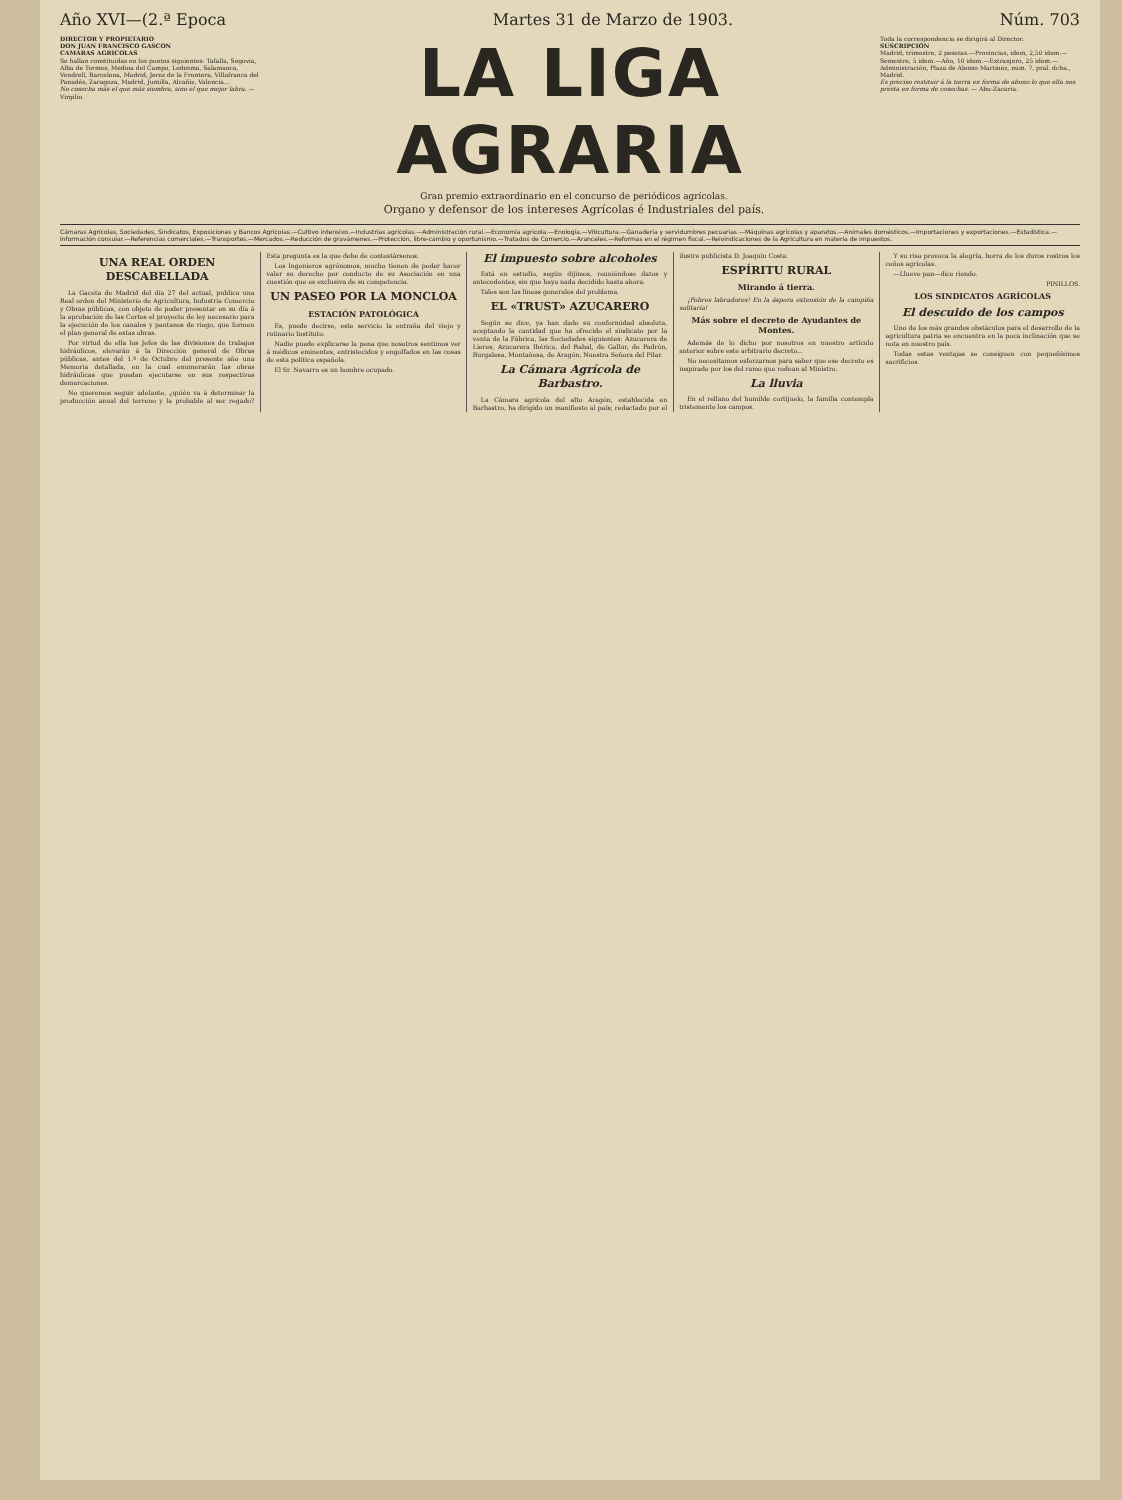Año XVI—(2.ª Epoca Martes 31 de Marzo de 1903. Núm. 703
DIRECTOR Y PROPIETARIO
DON JUAN FRANCISCO GASCON
CAMARAS AGRICOLAS
Se hallan constituidas en los puntos siguientes: Tafalla, Segovia, Alba de Tormes, Medina del Campo, Ledesma, Salamanca, Vendrell, Barcelona, Madrid, Jerez de la Frontera, Villafranca del Panadés, Zaragoza, Madrid, Jumilla, Alcañiz, Valencia...
No cosecha más el que más siembra, sino el que mejor labra. — Virgilio.
LA LIGA AGRARIA
Gran premio extraordinario en el concurso de periódicos agrícolas.
Organo y defensor de los intereses Agrícolas é Industriales del país.
Toda la correspondencia se dirigirá al Director.
SUSCRIPCIÓN
Madrid, trimestre, 2 pesetas.—Provincias, idem, 2,50 idem.—Semestre, 5 idem.—Año, 10 idem.—Extranjero, 25 idem.—Administración, Plaza de Alonso Martínez, núm. 7, pral. dcha., Madrid.
Es preciso restituir á la tierra en forma de abono lo que ella nos presta en forma de cosechas. — Abu-Zacaria.
Cámaras Agrícolas, Sociedades, Sindicatos, Exposiciones y Bancos Agrícolas.—Cultivo intensivo.—Industrias agrícolas.—Administración rural.—Economía agrícola.—Enología.—Viticultura.—Ganadería y servidumbres pecuarias.—Máquinas agrícolas y aparatos.—Animales domésticos.—Importaciones y exportaciones.—Estadística.—Información consular.—Referencias comerciales.—Transportes.—Mercados.—Reducción de gravámenes.—Protección, libre-cambio y oportunismo.—Tratados de Comercio.—Aranceles.—Reformas en el régimen fiscal.—Reivindicaciones de la Agricultura en materia de impuestos.
UNA REAL ORDEN DESCABELLADA
La Gaceta de Madrid del día 27 del actual, publica una Real orden del Ministerio de Agricultura, Industria Comercio y Obras públicas, con objeto de poder presentar en su día á la aprobación de las Cortes el proyecto de ley necesario para la ejecución de los canales y pantanos de riego, que formen el plan general de estas obras.
Por virtud de ella los Jefes de las divisiones de trabajos hidráulicos, elevarán á la Dirección general de Obras públicas, antes del 1.º de Octubre del presente año una Memoria detallada, en la cual enumerarán las obras hidráulicas que puedan ejecutarse en sus respectivas demarcaciones.
No queremos seguir adelante, ¿quién va á determinar la producción anual del terreno y la probable al ser regado? Esta pregunta es la que debe de contestársenos.
Los Ingenieros agrónomos, mucho tienen de poder hacer valer su derecho por conducto de su Asociación en una cuestión que es exclusiva de su competencia.
UN PASEO POR LA MONCLOA
ESTACIÓN PATOLÓGICA
Es, puede decirse, este servicio la entraña del viejo y rutinario Instituto.
Nadie puede explicarse la pena que nosotros sentimos ver á médicos eminentes, entristecidos y engolfados en las cosas de esta política española.
El Sr. Navarro es un hombre ocupado.
El impuesto sobre alcoholes
Está en estudio, según dijimos, reuniéndose datos y antecedentes, sin que haya nada decidido hasta ahora.
Tales son las líneas generales del problema.
EL «TRUST» AZUCARERO
Según se dice, ya han dado su conformidad absoluta, aceptando la cantidad que ha ofrecido el sindicato por la venta de la Fábrica, las Sociedades siguientes: Azucarera de Lieres, Azucarera Ibérica, del Rabal, de Gallur, de Padrón, Burgalesa, Montañesa, de Aragón, Nuestra Señora del Pilar.
La Cámara Agrícola de Barbastro.
La Cámara agrícola del alto Aragón, establecida en Barbastro, ha dirigido un manifiesto al país; redactado por el ilustre publicista D. Joaquín Costa.
ESPÍRITU RURAL
Mirando á tierra.
¡Pobres labradores! En la áspera extensión de la campiña solitaria!
Más sobre el decreto de Ayudantes de Montes.
Además de lo dicho por nosotros en nuestro artículo anterior sobre este arbitrario decreto...
No necesitamos esforzarnos para saber que ese decreto es inspirado por los del ramo que rodean al Ministro.
La lluvia
En el rellano del humilde cortijuelo, la familia contempla tristemente los campos.
Y su risa provoca la alegría, borra de los duros rostros los ceños agrícolas.
—Llueve pan—dice riendo.
PINILLOS.
LOS SINDICATOS AGRÍCOLAS
El descuido de los campos
Uno de los más grandes obstáculos para el desarrollo de la agricultura patria se encuentra en la poca inclinación que se nota en nuestro país.
Todas estas ventajas se consiguen con pequeñísimos sacrificios.